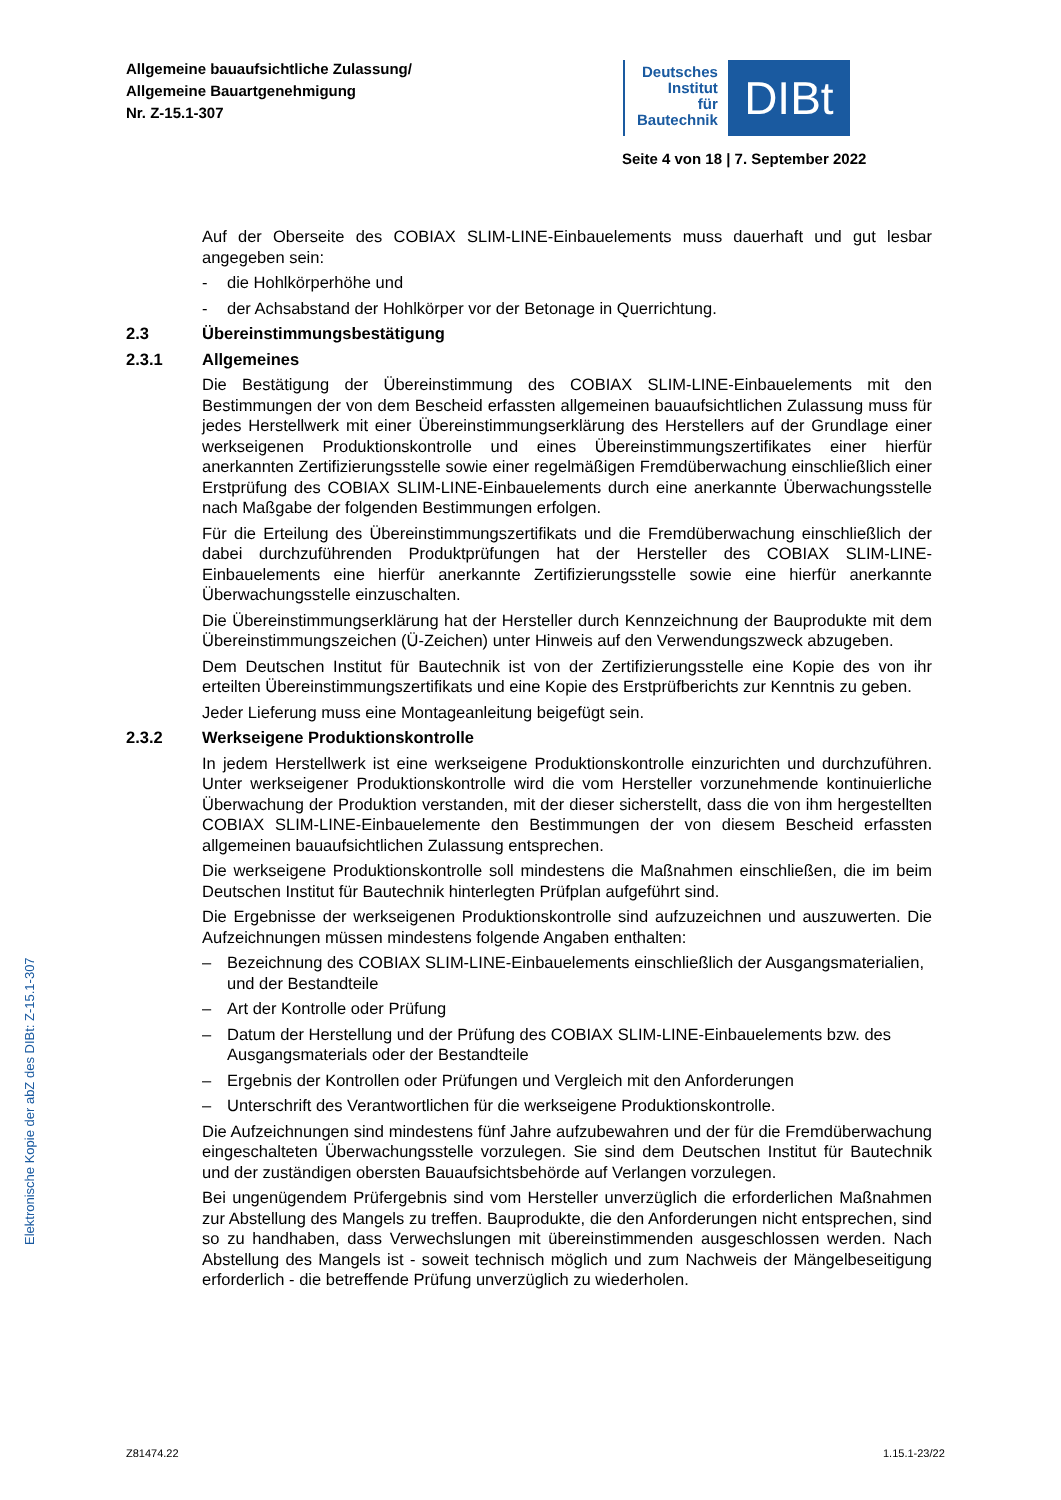Allgemeine bauaufsichtliche Zulassung/
Allgemeine Bauartgenehmigung
Nr. Z-15.1-307
Deutsches
Institut
für
Bautechnik
DIBt
Seite 4 von 18 | 7. September 2022
Elektronische Kopie der abZ des DIBt: Z-15.1-307
Auf der Oberseite des COBIAX SLIM-LINE-Einbauelements muss dauerhaft und gut lesbar angegeben sein:
- die Hohlkörperhöhe und
- der Achsabstand der Hohlkörper vor der Betonage in Querrichtung.
2.3 Übereinstimmungsbestätigung
2.3.1 Allgemeines
Die Bestätigung der Übereinstimmung des COBIAX SLIM-LINE-Einbauelements mit den Bestimmungen der von dem Bescheid erfassten allgemeinen bauaufsichtlichen Zulassung muss für jedes Herstellwerk mit einer Übereinstimmungserklärung des Herstellers auf der Grundlage einer werkseigenen Produktionskontrolle und eines Übereinstimmungszertifikates einer hierfür anerkannten Zertifizierungsstelle sowie einer regelmäßigen Fremdüberwachung einschließlich einer Erstprüfung des COBIAX SLIM-LINE-Einbauelements durch eine anerkannte Überwachungsstelle nach Maßgabe der folgenden Bestimmungen erfolgen.
Für die Erteilung des Übereinstimmungszertifikats und die Fremdüberwachung einschließlich der dabei durchzuführenden Produktprüfungen hat der Hersteller des COBIAX SLIM-LINE-Einbauelements eine hierfür anerkannte Zertifizierungsstelle sowie eine hierfür anerkannte Überwachungsstelle einzuschalten.
Die Übereinstimmungserklärung hat der Hersteller durch Kennzeichnung der Bauprodukte mit dem Übereinstimmungszeichen (Ü-Zeichen) unter Hinweis auf den Verwendungszweck abzugeben.
Dem Deutschen Institut für Bautechnik ist von der Zertifizierungsstelle eine Kopie des von ihr erteilten Übereinstimmungszertifikats und eine Kopie des Erstprüfberichts zur Kenntnis zu geben.
Jeder Lieferung muss eine Montageanleitung beigefügt sein.
2.3.2 Werkseigene Produktionskontrolle
In jedem Herstellwerk ist eine werkseigene Produktionskontrolle einzurichten und durchzuführen. Unter werkseigener Produktionskontrolle wird die vom Hersteller vorzunehmende kontinuierliche Überwachung der Produktion verstanden, mit der dieser sicherstellt, dass die von ihm hergestellten COBIAX SLIM-LINE-Einbauelemente den Bestimmungen der von diesem Bescheid erfassten allgemeinen bauaufsichtlichen Zulassung entsprechen.
Die werkseigene Produktionskontrolle soll mindestens die Maßnahmen einschließen, die im beim Deutschen Institut für Bautechnik hinterlegten Prüfplan aufgeführt sind.
Die Ergebnisse der werkseigenen Produktionskontrolle sind aufzuzeichnen und auszuwerten. Die Aufzeichnungen müssen mindestens folgende Angaben enthalten:
– Bezeichnung des COBIAX SLIM-LINE-Einbauelements einschließlich der Ausgangsmaterialien, und der Bestandteile
– Art der Kontrolle oder Prüfung
– Datum der Herstellung und der Prüfung des COBIAX SLIM-LINE-Einbauelements bzw. des Ausgangsmaterials oder der Bestandteile
– Ergebnis der Kontrollen oder Prüfungen und Vergleich mit den Anforderungen
– Unterschrift des Verantwortlichen für die werkseigene Produktionskontrolle.
Die Aufzeichnungen sind mindestens fünf Jahre aufzubewahren und der für die Fremdüberwachung eingeschalteten Überwachungsstelle vorzulegen. Sie sind dem Deutschen Institut für Bautechnik und der zuständigen obersten Bauaufsichtsbehörde auf Verlangen vorzulegen.
Bei ungenügendem Prüfergebnis sind vom Hersteller unverzüglich die erforderlichen Maßnahmen zur Abstellung des Mangels zu treffen. Bauprodukte, die den Anforderungen nicht entsprechen, sind so zu handhaben, dass Verwechslungen mit übereinstimmenden ausgeschlossen werden. Nach Abstellung des Mangels ist - soweit technisch möglich und zum Nachweis der Mängelbeseitigung erforderlich - die betreffende Prüfung unverzüglich zu wiederholen.
Z81474.22 1.15.1-23/22